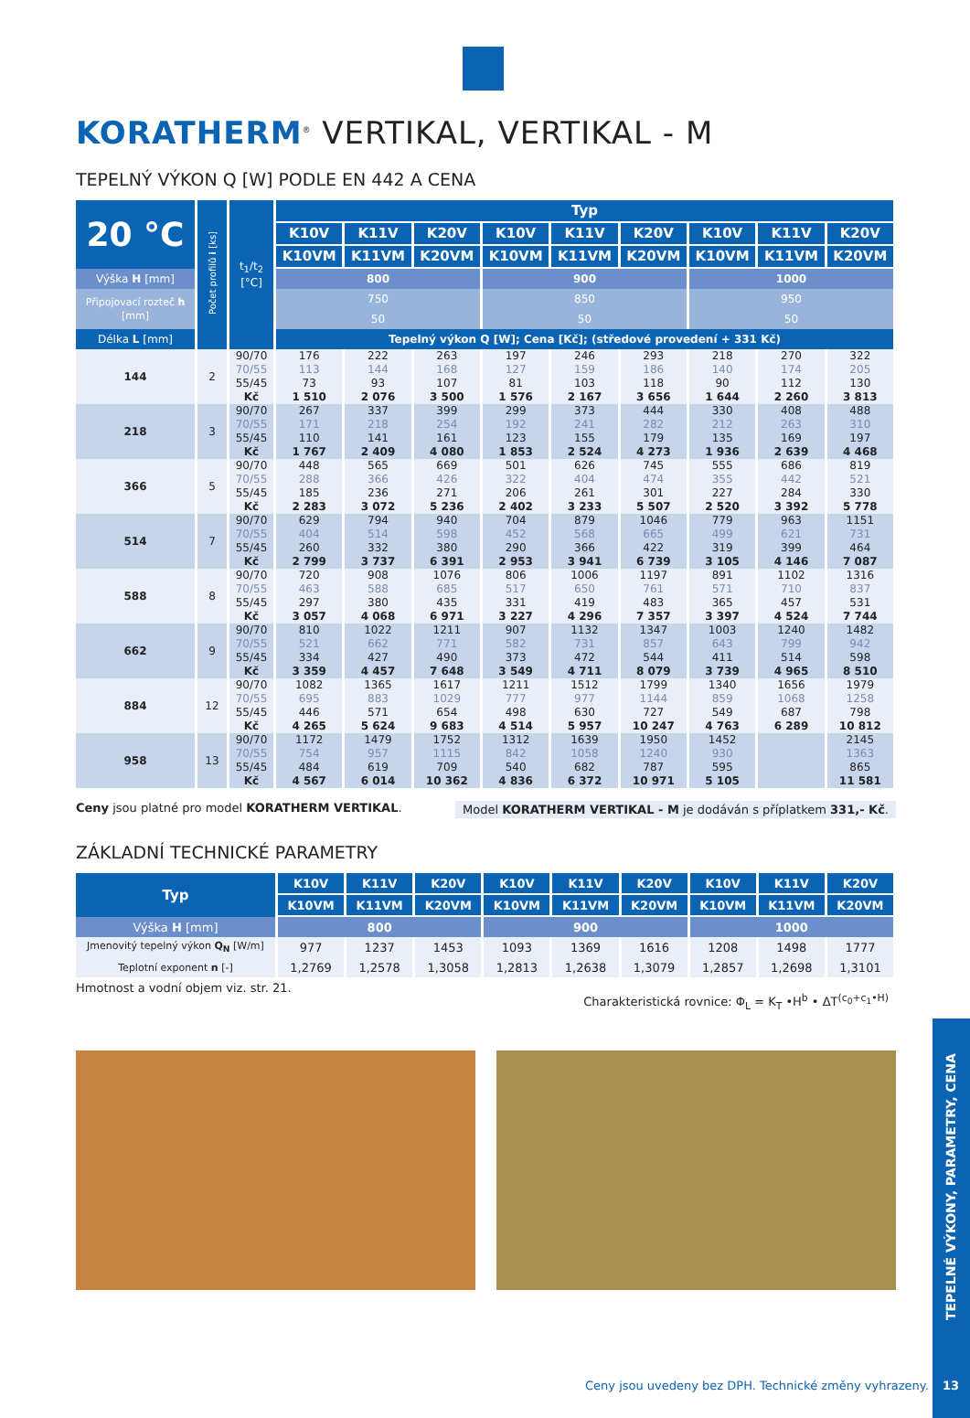KORATHERM<sup>®</sup> VERTIKAL, VERTIKAL - M
TEPELNÝ VÝKON Q [W] PODLE EN 442 A CENA
| 20 °C | Počet profilů i [ks] | t<sub>1</sub>/t<sub>2</sub> [°C] | Typ | | | | | | | | |
| --- | --- | --- | --- | --- | --- | --- | --- | --- | --- | --- | --- |
| | | | K10V | K11V | K20V | K10V | K11V | K20V | K10V | K11V | K20V |
| | | | K10VM | K11VM | K20VM | K10VM | K11VM | K20VM | K10VM | K11VM | K20VM |
| Výška H [mm] | | | 800 | | | 900 | | | 1000 | | |
| Připojovací rozteč h [mm] | | | 750 | | | 850 | | | 950 | | |
| | | | 50 | | | 50 | | | 50 | | |
| Délka L [mm] | | | Tepelný výkon Q [W]; Cena [Kč]; (středové provedení + 331 Kč) | | | | | | | | |
| 144 | 2 | 90/70 | 176 | 222 | 263 | 197 | 246 | 293 | 218 | 270 | 322 |
| | | 70/55 | 113 | 144 | 168 | 127 | 159 | 186 | 140 | 174 | 205 |
| | | 55/45 | 73 | 93 | 107 | 81 | 103 | 118 | 90 | 112 | 130 |
| | | Kč | 1 510 | 2 076 | 3 500 | 1 576 | 2 167 | 3 656 | 1 644 | 2 260 | 3 813 |
| 218 | 3 | 90/70 | 267 | 337 | 399 | 299 | 373 | 444 | 330 | 408 | 488 |
| | | 70/55 | 171 | 218 | 254 | 192 | 241 | 282 | 212 | 263 | 310 |
| | | 55/45 | 110 | 141 | 161 | 123 | 155 | 179 | 135 | 169 | 197 |
| | | Kč | 1 767 | 2 409 | 4 080 | 1 853 | 2 524 | 4 273 | 1 936 | 2 639 | 4 468 |
| 366 | 5 | 90/70 | 448 | 565 | 669 | 501 | 626 | 745 | 555 | 686 | 819 |
| | | 70/55 | 288 | 366 | 426 | 322 | 404 | 474 | 355 | 442 | 521 |
| | | 55/45 | 185 | 236 | 271 | 206 | 261 | 301 | 227 | 284 | 330 |
| | | Kč | 2 283 | 3 072 | 5 236 | 2 402 | 3 233 | 5 507 | 2 520 | 3 392 | 5 778 |
| 514 | 7 | 90/70 | 629 | 794 | 940 | 704 | 879 | 1046 | 779 | 963 | 1151 |
| | | 70/55 | 404 | 514 | 598 | 452 | 568 | 665 | 499 | 621 | 731 |
| | | 55/45 | 260 | 332 | 380 | 290 | 366 | 422 | 319 | 399 | 464 |
| | | Kč | 2 799 | 3 737 | 6 391 | 2 953 | 3 941 | 6 739 | 3 105 | 4 146 | 7 087 |
| 588 | 8 | 90/70 | 720 | 908 | 1076 | 806 | 1006 | 1197 | 891 | 1102 | 1316 |
| | | 70/55 | 463 | 588 | 685 | 517 | 650 | 761 | 571 | 710 | 837 |
| | | 55/45 | 297 | 380 | 435 | 331 | 419 | 483 | 365 | 457 | 531 |
| | | Kč | 3 057 | 4 068 | 6 971 | 3 227 | 4 296 | 7 357 | 3 397 | 4 524 | 7 744 |
| 662 | 9 | 90/70 | 810 | 1022 | 1211 | 907 | 1132 | 1347 | 1003 | 1240 | 1482 |
| | | 70/55 | 521 | 662 | 771 | 582 | 731 | 857 | 643 | 799 | 942 |
| | | 55/45 | 334 | 427 | 490 | 373 | 472 | 544 | 411 | 514 | 598 |
| | | Kč | 3 359 | 4 457 | 7 648 | 3 549 | 4 711 | 8 079 | 3 739 | 4 965 | 8 510 |
| 884 | 12 | 90/70 | 1082 | 1365 | 1617 | 1211 | 1512 | 1799 | 1340 | 1656 | 1979 |
| | | 70/55 | 695 | 883 | 1029 | 777 | 977 | 1144 | 859 | 1068 | 1258 |
| | | 55/45 | 446 | 571 | 654 | 498 | 630 | 727 | 549 | 687 | 798 |
| | | Kč | 4 265 | 5 624 | 9 683 | 4 514 | 5 957 | 10 247 | 4 763 | 6 289 | 10 812 |
| 958 | 13 | 90/70 | 1172 | 1479 | 1752 | 1312 | 1639 | 1950 | 1452 | | 2145 |
| | | 70/55 | 754 | 957 | 1115 | 842 | 1058 | 1240 | 930 | | 1363 |
| | | 55/45 | 484 | 619 | 709 | 540 | 682 | 787 | 595 | | 865 |
| | | Kč | 4 567 | 6 014 | 10 362 | 4 836 | 6 372 | 10 971 | 5 105 | | 11 581 |
Ceny jsou platné pro model KORATHERM VERTIKAL. Model KORATHERM VERTIKAL - M je dodáván s příplatkem 331,- Kč.
ZÁKLADNÍ TECHNICKÉ PARAMETRY
| Typ | K10V | K11V | K20V | K10V | K11V | K20V | K10V | K11V | K20V |
| --- | --- | --- | --- | --- | --- | --- | --- | --- | --- |
| | K10VM | K11VM | K20VM | K10VM | K11VM | K20VM | K10VM | K11VM | K20VM |
| Výška H [mm] | 800 | | | 900 | | | 1000 | | |
| Jmenovitý tepelný výkon Q<sub>N</sub> [W/m] | 977 | 1237 | 1453 | 1093 | 1369 | 1616 | 1208 | 1498 | 1777 |
| Teplotní exponent n [-] | 1,2769 | 1,2578 | 1,3058 | 1,2813 | 1,2638 | 1,3079 | 1,2857 | 1,2698 | 1,3101 |
Hmotnost a vodní objem viz. str. 21. Charakteristická rovnice: Φ<sub>L</sub> = K<sub>T</sub> •H<sup>b</sup> • ΔT<sup>(c<sub>0</sub>+c<sub>1</sub>•H)</sup>
TEPELNÉ VÝKONY, PARAMETRY, CENA
Ceny jsou uvedeny bez DPH. Technické změny vyhrazeny.
13